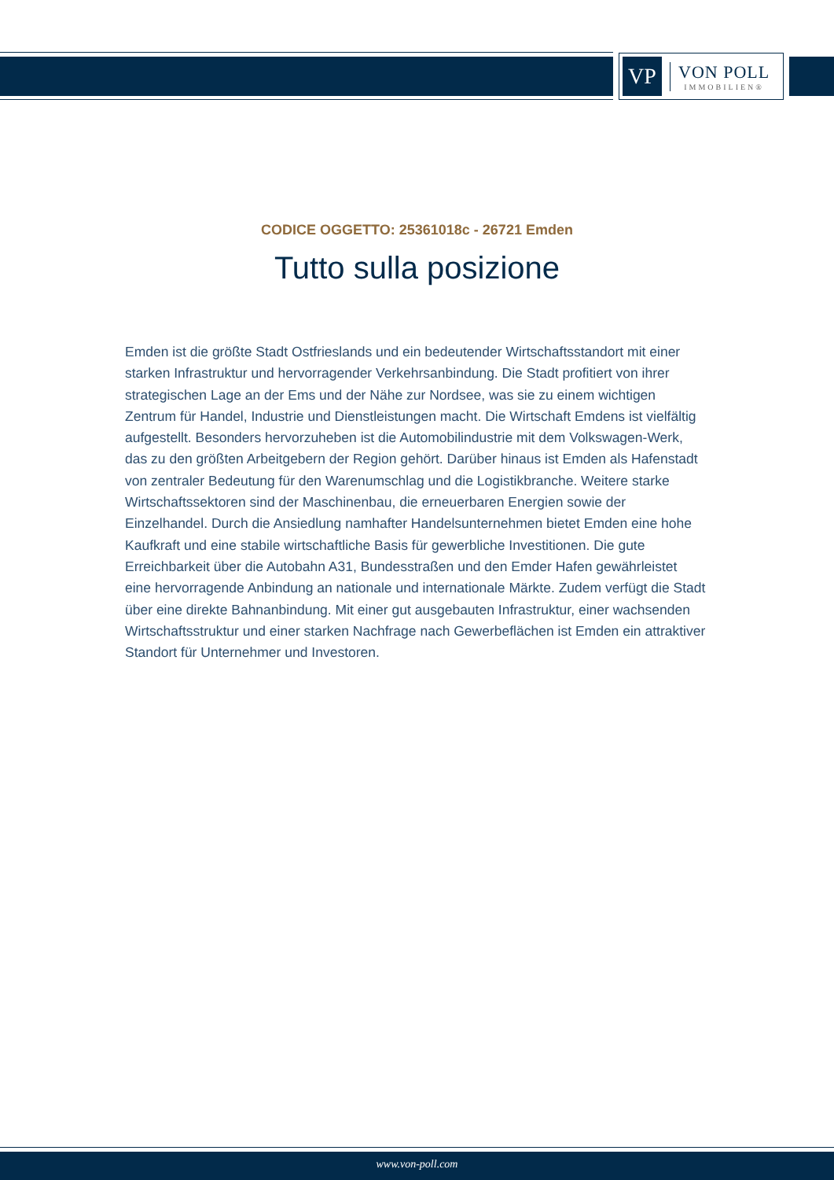VP
VON POLL
IMMOBILIEN®
CODICE OGGETTO: 25361018c - 26721 Emden
Tutto sulla posizione
Emden ist die größte Stadt Ostfrieslands und ein bedeutender Wirtschaftsstandort mit einer starken Infrastruktur und hervorragender Verkehrsanbindung. Die Stadt profitiert von ihrer strategischen Lage an der Ems und der Nähe zur Nordsee, was sie zu einem wichtigen Zentrum für Handel, Industrie und Dienstleistungen macht. Die Wirtschaft Emdens ist vielfältig aufgestellt. Besonders hervorzuheben ist die Automobilindustrie mit dem Volkswagen-Werk, das zu den größten Arbeitgebern der Region gehört. Darüber hinaus ist Emden als Hafenstadt von zentraler Bedeutung für den Warenumschlag und die Logistikbranche. Weitere starke Wirtschaftssektoren sind der Maschinenbau, die erneuerbaren Energien sowie der Einzelhandel. Durch die Ansiedlung namhafter Handelsunternehmen bietet Emden eine hohe Kaufkraft und eine stabile wirtschaftliche Basis für gewerbliche Investitionen. Die gute Erreichbarkeit über die Autobahn A31, Bundesstraßen und den Emder Hafen gewährleistet eine hervorragende Anbindung an nationale und internationale Märkte. Zudem verfügt die Stadt über eine direkte Bahnanbindung. Mit einer gut ausgebauten Infrastruktur, einer wachsenden Wirtschaftsstruktur und einer starken Nachfrage nach Gewerbeflächen ist Emden ein attraktiver Standort für Unternehmer und Investoren.
www.von-poll.com